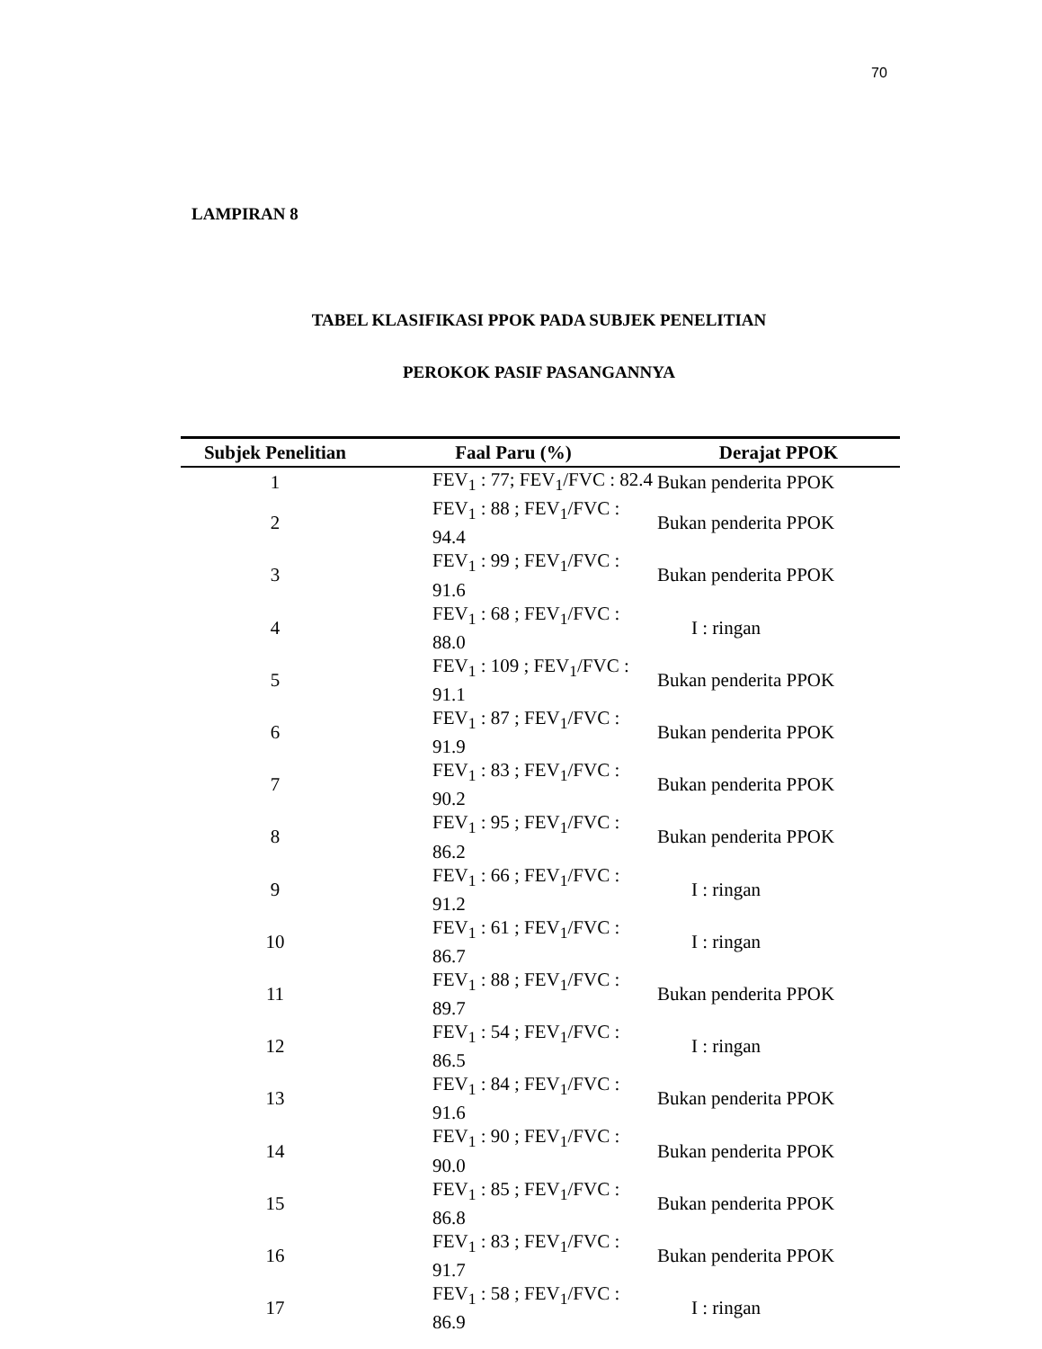70
LAMPIRAN 8
TABEL KLASIFIKASI PPOK PADA SUBJEK PENELITIAN
PEROKOK PASIF PASANGANNYA
| Subjek Penelitian | Faal Paru (%) | Derajat PPOK |
| --- | --- | --- |
| 1 | FEV<sub>1</sub> : 77; FEV<sub>1</sub>/FVC : 82.4 | Bukan penderita PPOK |
| 2 | FEV<sub>1</sub> : 88 ; FEV<sub>1</sub>/FVC : 94.4 | Bukan penderita PPOK |
| 3 | FEV<sub>1</sub> : 99 ; FEV<sub>1</sub>/FVC : 91.6 | Bukan penderita PPOK |
| 4 | FEV<sub>1</sub> : 68 ; FEV<sub>1</sub>/FVC : 88.0 | I : ringan |
| 5 | FEV<sub>1</sub> : 109 ; FEV<sub>1</sub>/FVC : 91.1 | Bukan penderita PPOK |
| 6 | FEV<sub>1</sub> : 87 ; FEV<sub>1</sub>/FVC : 91.9 | Bukan penderita PPOK |
| 7 | FEV<sub>1</sub> : 83 ; FEV<sub>1</sub>/FVC : 90.2 | Bukan penderita PPOK |
| 8 | FEV<sub>1</sub> : 95 ; FEV<sub>1</sub>/FVC : 86.2 | Bukan penderita PPOK |
| 9 | FEV<sub>1</sub> : 66 ; FEV<sub>1</sub>/FVC : 91.2 | I : ringan |
| 10 | FEV<sub>1</sub> : 61 ; FEV<sub>1</sub>/FVC : 86.7 | I : ringan |
| 11 | FEV<sub>1</sub> : 88 ; FEV<sub>1</sub>/FVC : 89.7 | Bukan penderita PPOK |
| 12 | FEV<sub>1</sub> : 54 ; FEV<sub>1</sub>/FVC : 86.5 | I : ringan |
| 13 | FEV<sub>1</sub> : 84 ; FEV<sub>1</sub>/FVC : 91.6 | Bukan penderita PPOK |
| 14 | FEV<sub>1</sub> : 90 ; FEV<sub>1</sub>/FVC : 90.0 | Bukan penderita PPOK |
| 15 | FEV<sub>1</sub> : 85 ; FEV<sub>1</sub>/FVC : 86.8 | Bukan penderita PPOK |
| 16 | FEV<sub>1</sub> : 83 ; FEV<sub>1</sub>/FVC : 91.7 | Bukan penderita PPOK |
| 17 | FEV<sub>1</sub> : 58 ; FEV<sub>1</sub>/FVC : 86.9 | I : ringan |